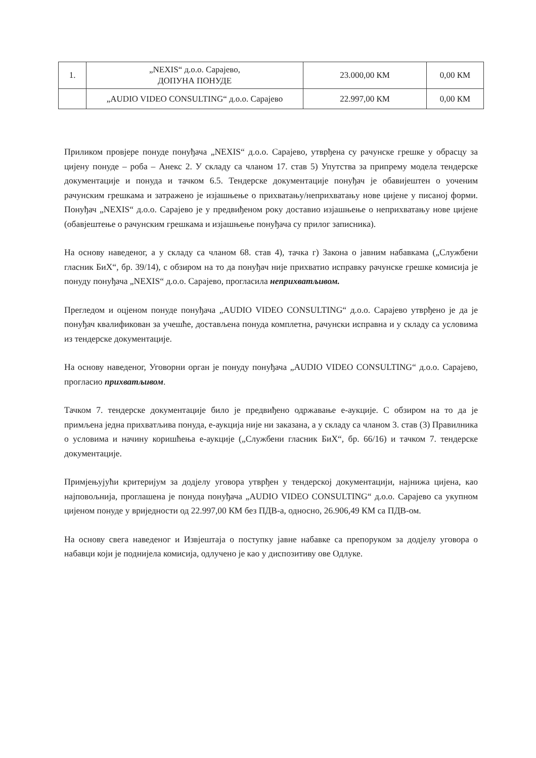| 1. | „NEXIS“ д.о.о. Сарајево, ДОПУНА ПОНУДЕ | 23.000,00 КМ | 0,00 КМ |
| | „AUDIO VIDEO CONSULTING“ д.о.о. Сарајево | 22.997,00 КМ | 0,00 КМ |
Приликом провјере понуде понуђача „NEXIS“ д.о.о. Сарајево, утврђена су рачунске грешке у обрасцу за цијену понуде – роба – Анекс 2. У складу са чланом 17. став 5) Упутства за припрему модела тендерске документације и понуда и тачком 6.5. Тендерске документације понуђач је обавијештен о уоченим рачунским грешкама и затражено је изјашњење о прихватању/неприхватању нове цијене у писаној форми. Понуђач „NEXIS“ д.о.о. Сарајево је у предвиђеном року доставио изјашњење о неприхватању нове цијене (обавјештење о рачунским грешкама и изјашњење понуђача су прилог записника).
На основу наведеног, а у складу са чланом 68. став 4), тачка г) Закона о јавним набавкама („Службени гласник БиХ“, бр. 39/14), с обзиром на то да понуђач није прихватио исправку рачунске грешке комисија је понуду понуђача „NEXIS“ д.о.о. Сарајево, прогласила неприхватљивом.
Прегледом и оцјеном понуде понуђача „AUDIO VIDEO CONSULTING“ д.о.о. Сарајево утврђено је да је понуђач квалификован за учешће, достављена понуда комплетна, рачунски исправна и у складу са условима из тендерске документације.
На основу наведеног, Уговорни орган је понуду понуђача „AUDIO VIDEO CONSULTING“ д.о.о. Сарајево, прогласио прихватљивом.
Тачком 7. тендерске документације било је предвиђено одржавање е-аукције. С обзиром на то да је примљена једна прихватљива понуда, е-аукција није ни заказана, а у складу са чланом 3. став (3) Правилника о условима и начину коришћења е-аукције („Службени гласник БиХ“, бр. 66/16) и тачком 7. тендерске документације.
Примјењујући критеријум за додјелу уговора утврђен у тендерској документацији, најнижа цијена, као најповољнија, проглашена је понуда понуђача „AUDIO VIDEO CONSULTING“ д.о.о. Сарајево са укупном цијеном понуде у вриједности од 22.997,00 КМ без ПДВ-а, односно, 26.906,49 КМ са ПДВ-ом.
На основу свега наведеног и Извјештаја о поступку јавне набавке са препоруком за додјелу уговора о набавци који је поднијела комисија, одлучено је као у диспозитиву ове Одлуке.